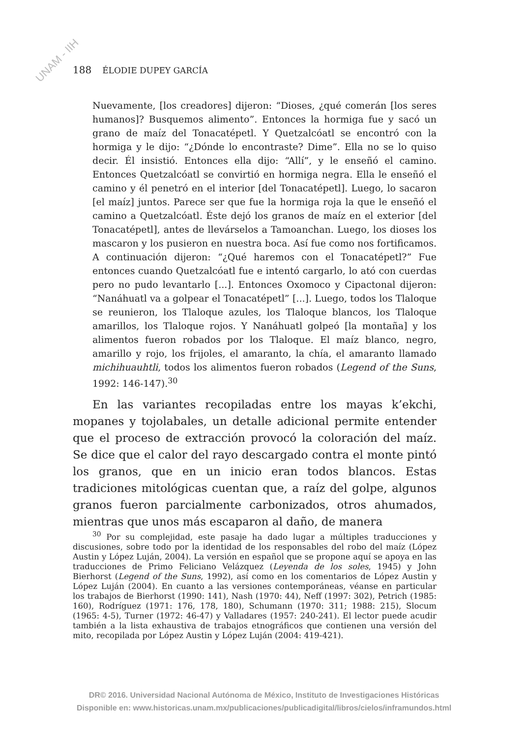UNAM - IIH
188 ÉLODIE DUPEY GARCÍA
Nuevamente, [los creadores] dijeron: “Dioses, ¿qué comerán [los seres humanos]? Busquemos alimento”. Entonces la hormiga fue y sacó un grano de maíz del Tonacatépetl. Y Quetzalcóatl se encontró con la hormiga y le dijo: “¿Dónde lo encontraste? Dime”. Ella no se lo quiso decir. Él insistió. Entonces ella dijo: “Allí”, y le enseñó el camino. Entonces Quetzalcóatl se convirtió en hormiga negra. Ella le enseñó el camino y él penetró en el interior [del Tonacatépetl]. Luego, lo sacaron [el maíz] juntos. Parece ser que fue la hormiga roja la que le enseñó el camino a Quetzalcóatl. Éste dejó los granos de maíz en el exterior [del Tonacatépetl], antes de llevárselos a Tamoanchan. Luego, los dioses los mascaron y los pusieron en nuestra boca. Así fue como nos fortificamos. A continuación dijeron: “¿Qué haremos con el Tonacatépetl?” Fue entonces cuando Quetzalcóatl fue e intentó cargarlo, lo ató con cuerdas pero no pudo levantarlo [...]. Entonces Oxomoco y Cipactonal dijeron: “Nanáhuatl va a golpear el Tonacatépetl” [...]. Luego, todos los Tlaloque se reunieron, los Tlaloque azules, los Tlaloque blancos, los Tlaloque amarillos, los Tlaloque rojos. Y Nanáhuatl golpeó [la montaña] y los alimentos fueron robados por los Tlaloque. El maíz blanco, negro, amarillo y rojo, los frijoles, el amaranto, la chía, el amaranto llamado michihuauhtli, todos los alimentos fueron robados (Legend of the Suns, 1992: 146-147).<sup>30</sup>
En las variantes recopiladas entre los mayas k’ekchi, mopanes y tojolabales, un detalle adicional permite entender que el proceso de extracción provocó la coloración del maíz. Se dice que el calor del rayo descargado contra el monte pintó los granos, que en un inicio eran todos blancos. Estas tradiciones mitológicas cuentan que, a raíz del golpe, algunos granos fueron parcialmente carbonizados, otros ahumados, mientras que unos más escaparon al daño, de manera
<sup>30</sup> Por su complejidad, este pasaje ha dado lugar a múltiples traducciones y discusiones, sobre todo por la identidad de los responsables del robo del maíz (López Austin y López Luján, 2004). La versión en español que se propone aquí se apoya en las traducciones de Primo Feliciano Velázquez (Leyenda de los soles, 1945) y John Bierhorst (Legend of the Suns, 1992), así como en los comentarios de López Austin y López Luján (2004). En cuanto a las versiones contemporáneas, véanse en particular los trabajos de Bierhorst (1990: 141), Nash (1970: 44), Neff (1997: 302), Petrich (1985: 160), Rodríguez (1971: 176, 178, 180), Schumann (1970: 311; 1988: 215), Slocum (1965: 4-5), Turner (1972: 46-47) y Valladares (1957: 240-241). El lector puede acudir también a la lista exhaustiva de trabajos etnográficos que contienen una versión del mito, recopilada por López Austin y López Luján (2004: 419-421).
DR© 2016. Universidad Nacional Autónoma de México, Instituto de Investigaciones Históricas
Disponible en: www.historicas.unam.mx/publicaciones/publicadigital/libros/cielos/inframundos.html